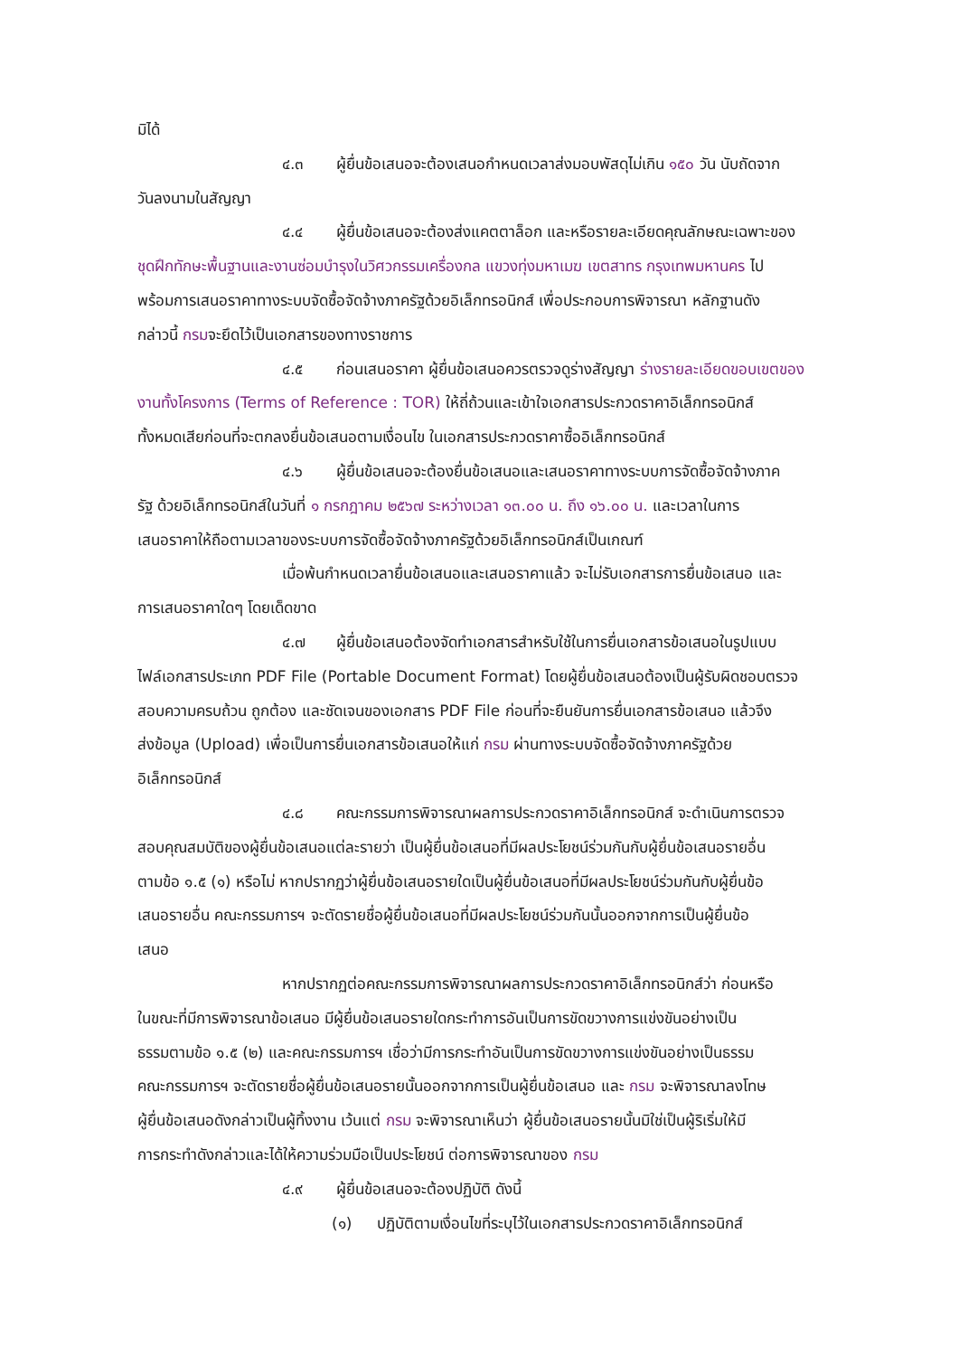มิได้
๔.๓ ผู้ยื่นข้อเสนอจะต้องเสนอกำหนดเวลาส่งมอบพัสดุไม่เกิน ๑๕๐ วัน นับถัดจาก
วันลงนามในสัญญา
๔.๔ ผู้ยื่นข้อเสนอจะต้องส่งแคตตาล็อก และหรือรายละเอียดคุณลักษณะเฉพาะของ
ชุดฝึกทักษะพื้นฐานและงานซ่อมบำรุงในวิศวกรรมเครื่องกล แขวงทุ่งมหาเมฆ เขตสาทร กรุงเทพมหานคร ไป
พร้อมการเสนอราคาทางระบบจัดซื้อจัดจ้างภาครัฐด้วยอิเล็กทรอนิกส์ เพื่อประกอบการพิจารณา หลักฐานดัง
กล่าวนี้ กรมจะยึดไว้เป็นเอกสารของทางราชการ
๔.๕ ก่อนเสนอราคา ผู้ยื่นข้อเสนอควรตรวจดูร่างสัญญา ร่างรายละเอียดขอบเขตของ
งานทั้งโครงการ (Terms of Reference : TOR) ให้ถี่ถ้วนและเข้าใจเอกสารประกวดราคาอิเล็กทรอนิกส์
ทั้งหมดเสียก่อนที่จะตกลงยื่นข้อเสนอตามเงื่อนไข ในเอกสารประกวดราคาซื้ออิเล็กทรอนิกส์
๔.๖ ผู้ยื่นข้อเสนอจะต้องยื่นข้อเสนอและเสนอราคาทางระบบการจัดซื้อจัดจ้างภาค
รัฐ ด้วยอิเล็กทรอนิกส์ในวันที่ ๑ กรกฎาคม ๒๕๖๗ ระหว่างเวลา ๑๓.๐๐ น. ถึง ๑๖.๐๐ น. และเวลาในการ
เสนอราคาให้ถือตามเวลาของระบบการจัดซื้อจัดจ้างภาครัฐด้วยอิเล็กทรอนิกส์เป็นเกณฑ์
เมื่อพ้นกำหนดเวลายื่นข้อเสนอและเสนอราคาแล้ว จะไม่รับเอกสารการยื่นข้อเสนอ และ
การเสนอราคาใดๆ โดยเด็ดขาด
๔.๗ ผู้ยื่นข้อเสนอต้องจัดทำเอกสารสำหรับใช้ในการยื่นเอกสารข้อเสนอในรูปแบบ
ไฟล์เอกสารประเภท PDF File (Portable Document Format) โดยผู้ยื่นข้อเสนอต้องเป็นผู้รับผิดชอบตรวจ
สอบความครบถ้วน ถูกต้อง และชัดเจนของเอกสาร PDF File ก่อนที่จะยืนยันการยื่นเอกสารข้อเสนอ แล้วจึง
ส่งข้อมูล (Upload) เพื่อเป็นการยื่นเอกสารข้อเสนอให้แก่ กรม ผ่านทางระบบจัดซื้อจัดจ้างภาครัฐด้วย
อิเล็กทรอนิกส์
๔.๘ คณะกรรมการพิจารณาผลการประกวดราคาอิเล็กทรอนิกส์ จะดำเนินการตรวจ
สอบคุณสมบัติของผู้ยื่นข้อเสนอแต่ละรายว่า เป็นผู้ยื่นข้อเสนอที่มีผลประโยชน์ร่วมกันกับผู้ยื่นข้อเสนอรายอื่น
ตามข้อ ๑.๕ (๑) หรือไม่ หากปรากฏว่าผู้ยื่นข้อเสนอรายใดเป็นผู้ยื่นข้อเสนอที่มีผลประโยชน์ร่วมกันกับผู้ยื่นข้อ
เสนอรายอื่น คณะกรรมการฯ จะตัดรายชื่อผู้ยื่นข้อเสนอที่มีผลประโยชน์ร่วมกันนั้นออกจากการเป็นผู้ยื่นข้อ
เสนอ
หากปรากฏต่อคณะกรรมการพิจารณาผลการประกวดราคาอิเล็กทรอนิกส์ว่า ก่อนหรือ
ในขณะที่มีการพิจารณาข้อเสนอ มีผู้ยื่นข้อเสนอรายใดกระทำการอันเป็นการขัดขวางการแข่งขันอย่างเป็น
ธรรมตามข้อ ๑.๕ (๒) และคณะกรรมการฯ เชื่อว่ามีการกระทำอันเป็นการขัดขวางการแข่งขันอย่างเป็นธรรม
คณะกรรมการฯ จะตัดรายชื่อผู้ยื่นข้อเสนอรายนั้นออกจากการเป็นผู้ยื่นข้อเสนอ และ กรม จะพิจารณาลงโทษ
ผู้ยื่นข้อเสนอดังกล่าวเป็นผู้ทิ้งงาน เว้นแต่ กรม จะพิจารณาเห็นว่า ผู้ยื่นข้อเสนอรายนั้นมิใช่เป็นผู้ริเริ่มให้มี
การกระทำดังกล่าวและได้ให้ความร่วมมือเป็นประโยชน์ ต่อการพิจารณาของ กรม
๔.๙ ผู้ยื่นข้อเสนอจะต้องปฏิบัติ ดังนี้
(๑) ปฏิบัติตามเงื่อนไขที่ระบุไว้ในเอกสารประกวดราคาอิเล็กทรอนิกส์